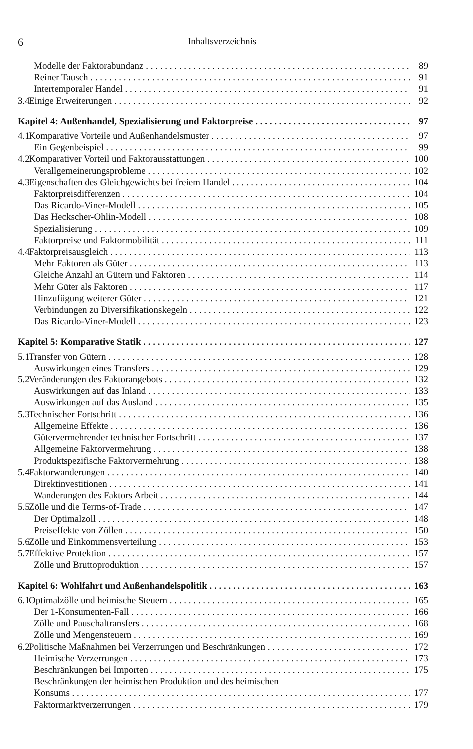6 Inhaltsverzeichnis
Modelle der Faktorabundanz 89
Reiner Tausch 91
Intertemporaler Handel 91
3.4 Einige Erweiterungen 92
Kapitel 4: Außenhandel, Spezialisierung und Faktorpreise 97
4.1 Komparative Vorteile und Außenhandelsmuster 97
Ein Gegenbeispiel 99
4.2 Komparativer Vorteil und Faktorausstattungen 100
Verallgemeinerungsprobleme 102
4.3 Eigenschaften des Gleichgewichts bei freiem Handel 104
Faktorpreisdifferenzen 104
Das Ricardo-Viner-Modell 105
Das Heckscher-Ohlin-Modell 108
Spezialisierung 109
Faktorpreise und Faktormobilität 111
4.4 Faktorpreisausgleich 113
Mehr Faktoren als Güter 113
Gleiche Anzahl an Gütern und Faktoren 114
Mehr Güter als Faktoren 117
Hinzufügung weiterer Güter 121
Verbindungen zu Diversifikationskegeln 122
Das Ricardo-Viner-Modell 123
Kapitel 5: Komparative Statik 127
5.1 Transfer von Gütern 128
Auswirkungen eines Transfers 129
5.2 Veränderungen des Faktorangebots 132
Auswirkungen auf das Inland 133
Auswirkungen auf das Ausland 135
5.3 Technischer Fortschritt 136
Allgemeine Effekte 136
Gütervermehrender technischer Fortschritt 137
Allgemeine Faktorvermehrung 138
Produktspezifische Faktorvermehrung 138
5.4 Faktorwanderungen 140
Direktinvestitionen 141
Wanderungen des Faktors Arbeit 144
5.5 Zölle und die Terms-of-Trade 147
Der Optimalzoll 148
Preiseffekte von Zöllen 150
5.6 Zölle und Einkommensverteilung 153
5.7 Effektive Protektion 157
Zölle und Bruttoproduktion 157
Kapitel 6: Wohlfahrt und Außenhandelspolitik 163
6.1 Optimalzölle und heimische Steuern 165
Der 1-Konsumenten-Fall 166
Zölle und Pauschaltransfers 168
Zölle und Mengensteuern 169
6.2 Politische Maßnahmen bei Verzerrungen und Beschränkungen 172
Heimische Verzerrungen 173
Beschränkungen bei Importen 175
Beschränkungen der heimischen Produktion und des heimischen
Konsums 177
Faktormarktverzerrungen 179